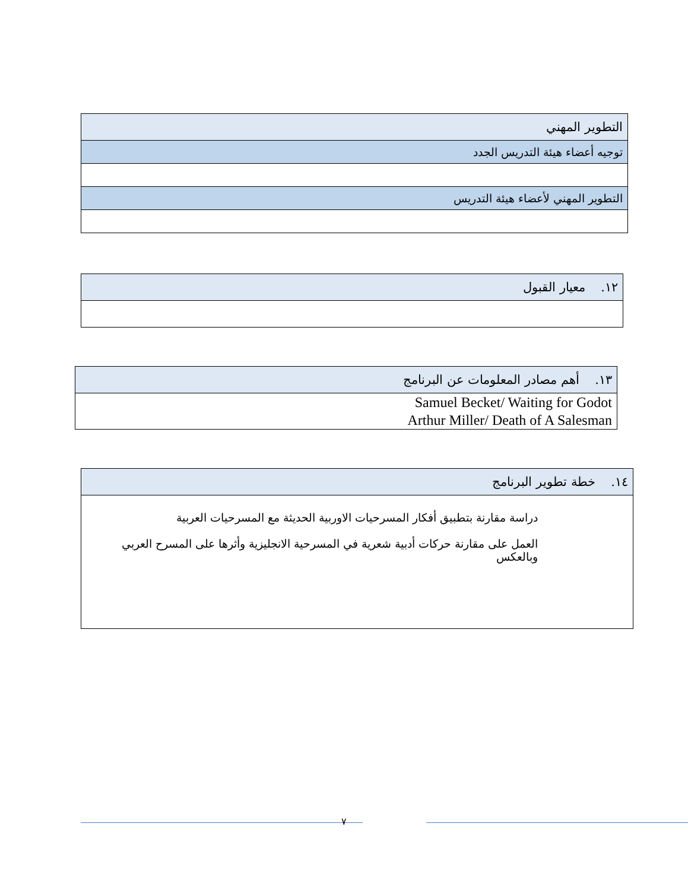| التطوير المهني |
| توجيه أعضاء هيئة التدريس الجدد |
| التطوير المهني لأعضاء هيئة التدريس |
| ١٢. معيار القبول |
| ١٣. أهم مصادر المعلومات عن البرنامج |
| Samuel Becket/ Waiting for Godot Arthur Miller/ Death of A Salesman |
| ١٤. خطة تطوير البرنامج |
| دراسة مقارنة بتطبيق أفكار المسرحيات الاوربية الحديثة مع المسرحيات العربية العمل على مقارنة حركات أدبية شعرية في المسرحية الانجليزية وأثرها على المسرح العربي وبالعكس |
٧